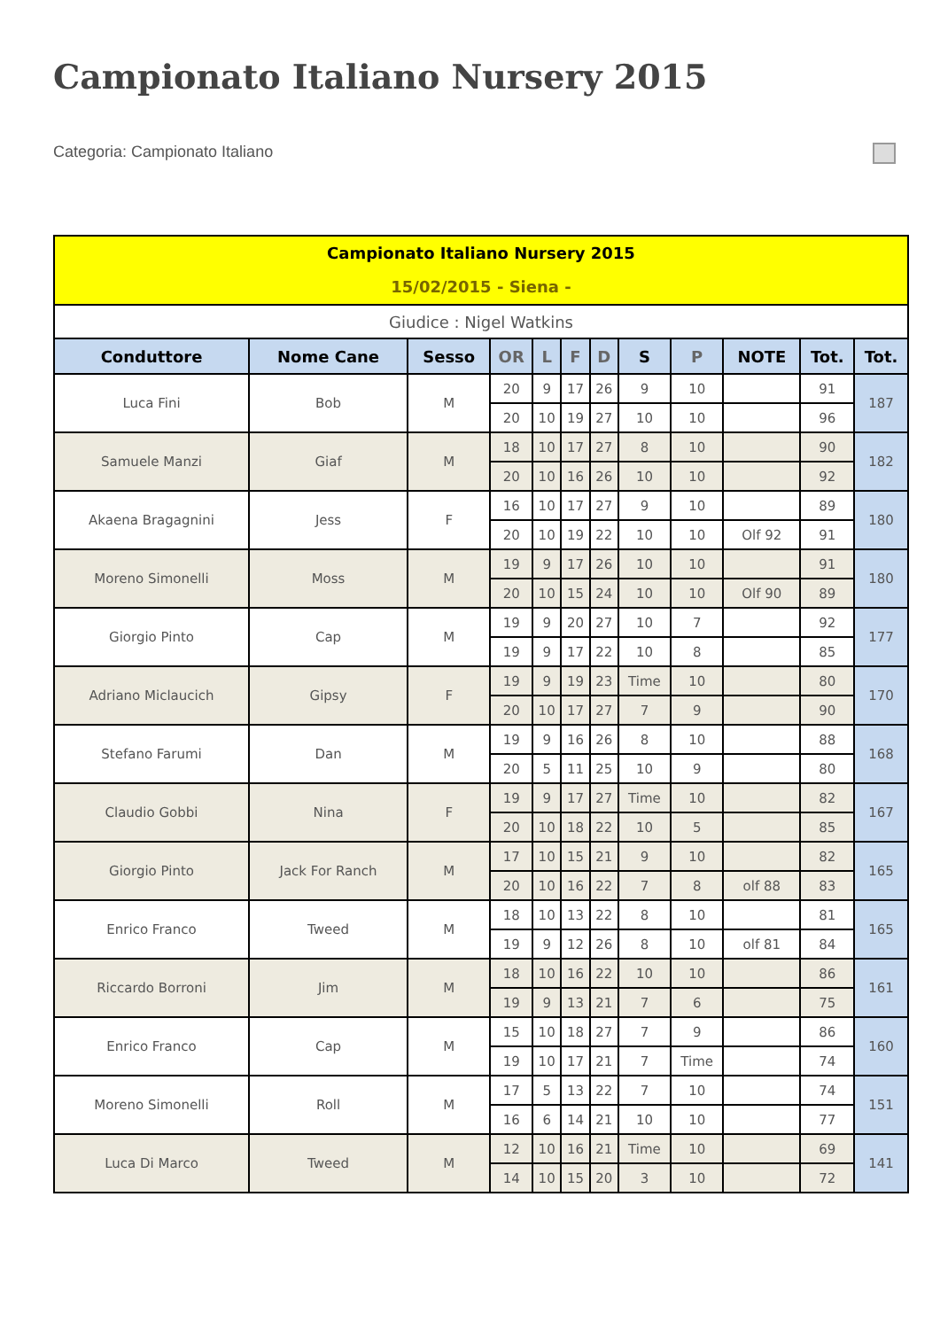Campionato Italiano Nursery 2015
Categoria: Campionato Italiano
| Campionato Italiano Nursery 2015 15/02/2015 - Siena - | | | | | | | | | | | |
| Giudice : Nigel Watkins | | | | | | | | | | | |
| Conduttore | Nome Cane | Sesso | OR | L | F | D | S | P | NOTE | Tot. | Tot. |
| Luca Fini | Bob | M | 20 | 9 | 17 | 26 | 9 | 10 | | 91 | 187 |
| | | | 20 | 10 | 19 | 27 | 10 | 10 | | 96 | |
| Samuele Manzi | Giaf | M | 18 | 10 | 17 | 27 | 8 | 10 | | 90 | 182 |
| | | | 20 | 10 | 16 | 26 | 10 | 10 | | 92 | |
| Akaena Bragagnini | Jess | F | 16 | 10 | 17 | 27 | 9 | 10 | | 89 | 180 |
| | | | 20 | 10 | 19 | 22 | 10 | 10 | Olf 92 | 91 | |
| Moreno Simonelli | Moss | M | 19 | 9 | 17 | 26 | 10 | 10 | | 91 | 180 |
| | | | 20 | 10 | 15 | 24 | 10 | 10 | Olf 90 | 89 | |
| Giorgio Pinto | Cap | M | 19 | 9 | 20 | 27 | 10 | 7 | | 92 | 177 |
| | | | 19 | 9 | 17 | 22 | 10 | 8 | | 85 | |
| Adriano Miclaucich | Gipsy | F | 19 | 9 | 19 | 23 | Time | 10 | | 80 | 170 |
| | | | 20 | 10 | 17 | 27 | 7 | 9 | | 90 | |
| Stefano Farumi | Dan | M | 19 | 9 | 16 | 26 | 8 | 10 | | 88 | 168 |
| | | | 20 | 5 | 11 | 25 | 10 | 9 | | 80 | |
| Claudio Gobbi | Nina | F | 19 | 9 | 17 | 27 | Time | 10 | | 82 | 167 |
| | | | 20 | 10 | 18 | 22 | 10 | 5 | | 85 | |
| Giorgio Pinto | Jack For Ranch | M | 17 | 10 | 15 | 21 | 9 | 10 | | 82 | 165 |
| | | | 20 | 10 | 16 | 22 | 7 | 8 | olf 88 | 83 | |
| Enrico Franco | Tweed | M | 18 | 10 | 13 | 22 | 8 | 10 | | 81 | 165 |
| | | | 19 | 9 | 12 | 26 | 8 | 10 | olf 81 | 84 | |
| Riccardo Borroni | Jim | M | 18 | 10 | 16 | 22 | 10 | 10 | | 86 | 161 |
| | | | 19 | 9 | 13 | 21 | 7 | 6 | | 75 | |
| Enrico Franco | Cap | M | 15 | 10 | 18 | 27 | 7 | 9 | | 86 | 160 |
| | | | 19 | 10 | 17 | 21 | 7 | Time | | 74 | |
| Moreno Simonelli | Roll | M | 17 | 5 | 13 | 22 | 7 | 10 | | 74 | 151 |
| | | | 16 | 6 | 14 | 21 | 10 | 10 | | 77 | |
| Luca Di Marco | Tweed | M | 12 | 10 | 16 | 21 | Time | 10 | | 69 | 141 |
| | | | 14 | 10 | 15 | 20 | 3 | 10 | | 72 | |